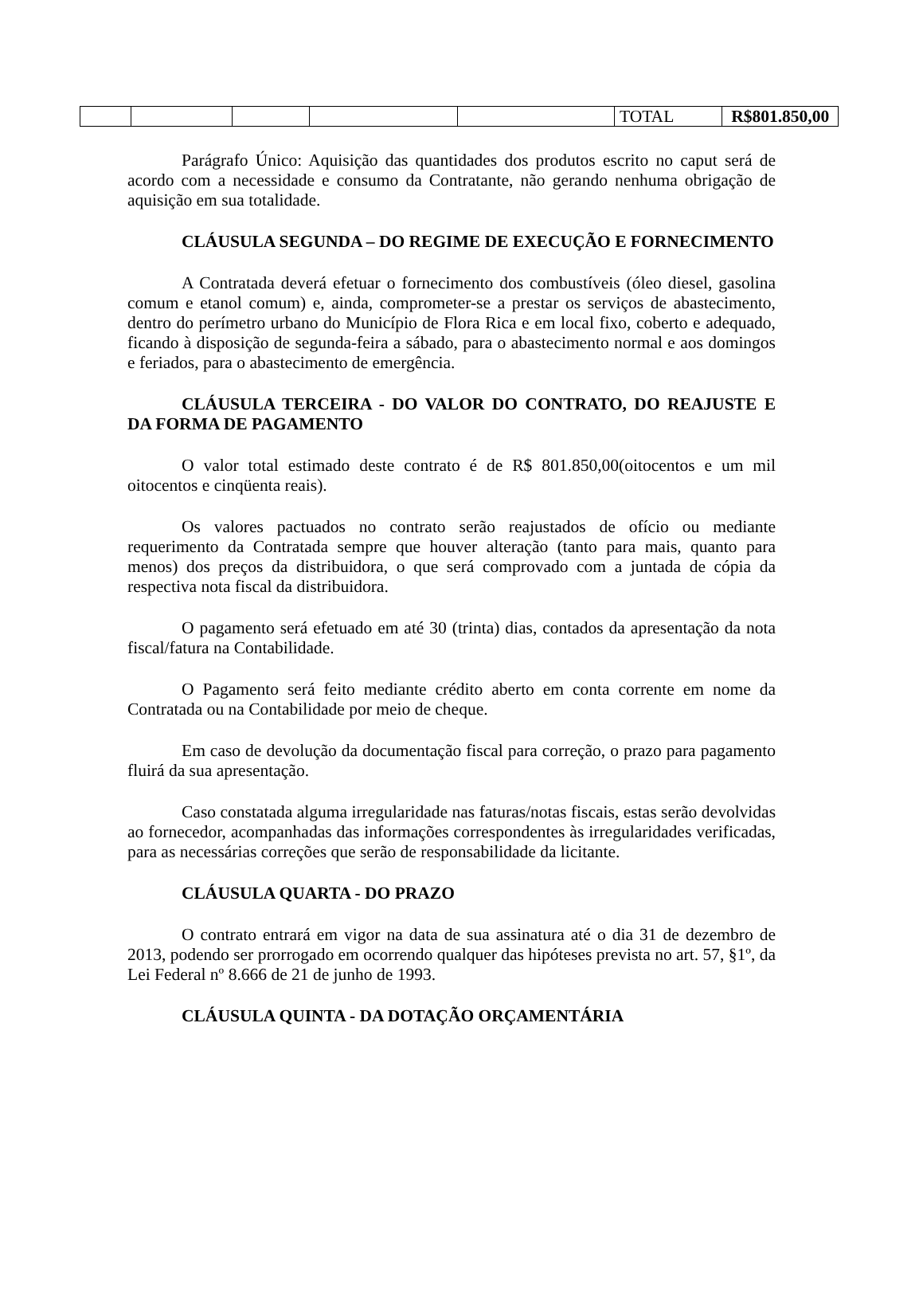| | | | | | TOTAL | R$801.850,00 |
Parágrafo Único: Aquisição das quantidades dos produtos escrito no caput será de acordo com a necessidade e consumo da Contratante, não gerando nenhuma obrigação de aquisição em sua totalidade.
CLÁUSULA SEGUNDA – DO REGIME DE EXECUÇÃO E FORNECIMENTO
A Contratada deverá efetuar o fornecimento dos combustíveis (óleo diesel, gasolina comum e etanol comum) e, ainda, comprometer-se a prestar os serviços de abastecimento, dentro do perímetro urbano do Município de Flora Rica e em local fixo, coberto e adequado, ficando à disposição de segunda-feira a sábado, para o abastecimento normal e aos domingos e feriados, para o abastecimento de emergência.
CLÁUSULA TERCEIRA - DO VALOR DO CONTRATO, DO REAJUSTE E DA FORMA DE PAGAMENTO
O valor total estimado deste contrato é de R$ 801.850,00(oitocentos e um mil oitocentos e cinqüenta reais).
Os valores pactuados no contrato serão reajustados de ofício ou mediante requerimento da Contratada sempre que houver alteração (tanto para mais, quanto para menos) dos preços da distribuidora, o que será comprovado com a juntada de cópia da respectiva nota fiscal da distribuidora.
O pagamento será efetuado em até 30 (trinta) dias, contados da apresentação da nota fiscal/fatura na Contabilidade.
O Pagamento será feito mediante crédito aberto em conta corrente em nome da Contratada ou na Contabilidade por meio de cheque.
Em caso de devolução da documentação fiscal para correção, o prazo para pagamento fluirá da sua apresentação.
Caso constatada alguma irregularidade nas faturas/notas fiscais, estas serão devolvidas ao fornecedor, acompanhadas das informações correspondentes às irregularidades verificadas, para as necessárias correções que serão de responsabilidade da licitante.
CLÁUSULA QUARTA - DO PRAZO
O contrato entrará em vigor na data de sua assinatura até o dia 31 de dezembro de 2013, podendo ser prorrogado em ocorrendo qualquer das hipóteses prevista no art. 57, §1º, da Lei Federal nº 8.666 de 21 de junho de 1993.
CLÁUSULA QUINTA - DA DOTAÇÃO ORÇAMENTÁRIA